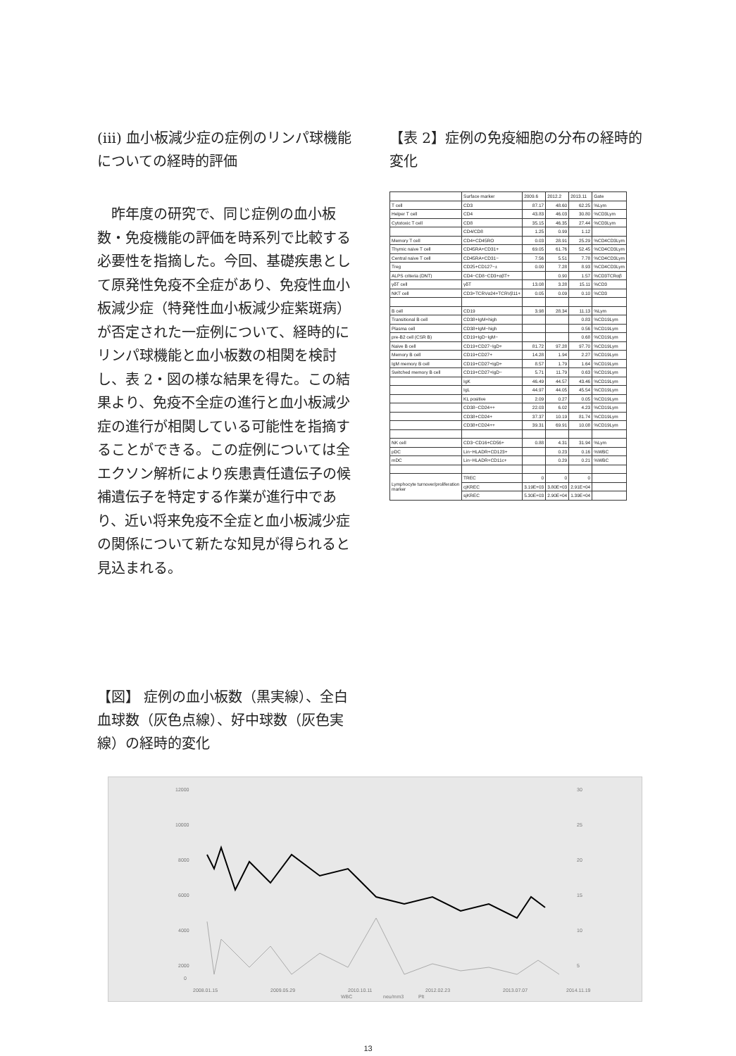(iii) 血小板減少症の症例のリンパ球機能についての経時的評価
昨年度の研究で、同じ症例の血小板数・免疫機能の評価を時系列で比較する必要性を指摘した。今回、基礎疾患として原発性免疫不全症があり、免疫性血小板減少症（特発性血小板減少症紫斑病）が否定された一症例について、経時的にリンパ球機能と血小板数の相関を検討し、表 2・図の様な結果を得た。この結果より、免疫不全症の進行と血小板減少症の進行が相関している可能性を指摘することができる。この症例については全エクソン解析により疾患責任遺伝子の候補遺伝子を特定する作業が進行中であり、近い将来免疫不全症と血小板減少症の関係について新たな知見が得られると見込まれる。
【表 2】症例の免疫細胞の分布の経時的変化
| | Surface marker | 2009.6 | 2012.2 | 2013.11 | Gate |
| T cell | CD3 | 87.17 | 48.60 | 62.25 | %Lym |
| Helper T cell | CD4 | 43.83 | 46.03 | 30.80 | %CD3Lym |
| Cytotoxic T cell | CD8 | 35.15 | 46.35 | 27.44 | %CD3Lym |
| | CD4/CD8 | 1.25 | 0.99 | 1.12 | |
| Memory T cell | CD4+CD45RO | 0.03 | 28.91 | 25.29 | %CD4CD3Lym |
| Thymic naive T cell | CD45RA+CD31+ | 69.05 | 61.76 | 52.45 | %CD4CD3Lym |
| Central naive T cell | CD45RA+CD31− | 7.56 | 5.51 | 7.78 | %CD4CD3Lym |
| Treg | CD25+CD127−± | 0.00 | 7.28 | 8.93 | %CD4CD3Lym |
| ALPS criteria (DNT) | CD4−CD8−CD3+αβT+ | | 0.90 | 1.57 | %CD3TCRαβ |
| γδT cell | γδT | 13.08 | 3.28 | 15.11 | %CD3 |
| NKT cell | CD3+TCRVα24+TCRVβ11+ | 0.05 | 0.09 | 0.10 | %CD3 |
| B cell | CD19 | 3.98 | 28.34 | 11.13 | %Lym |
| Transitional B cell | CD38+IgM+high | | | 0.83 | %CD19Lym |
| Plasma cell | CD38+IgM−high | | | 0.56 | %CD19Lym |
| pre-B2 cell (CSR B) | CD19+IgD−IgM− | | | 0.68 | %CD19Lym |
| Naive B cell | CD19+CD27−IgD+ | 81.72 | 97.28 | 97.70 | %CD19Lym |
| Memory B cell | CD19+CD27+ | 14.28 | 1.94 | 2.27 | %CD19Lym |
| IgM memory B cell | CD19+CD27+IgD+ | 8.57 | 1.79 | 1.64 | %CD19Lym |
| Switched memory B cell | CD19+CD27+IgD− | 5.71 | 11.79 | 0.63 | %CD19Lym |
| | IgK | 46.49 | 44.57 | 43.46 | %CD19Lym |
| | IgL | 44.97 | 44.05 | 45.54 | %CD19Lym |
| | KL positive | 2.09 | 0.27 | 0.05 | %CD19Lym |
| | CD38−CD24++ | 22.03 | 6.02 | 4.23 | %CD19Lym |
| | CD38+CD24+ | 37.37 | 10.19 | 81.74 | %CD19Lym |
| | CD38+CD24++ | 39.31 | 69.91 | 10.08 | %CD19Lym |
| NK cell | CD3−CD16+CD56+ | 0.88 | 4.31 | 31.94 | %Lym |
| pDC | Lin−HLADR+CD123+ | | 0.23 | 0.16 | %WBC |
| mDC | Lin−HLADR+CD11c+ | | 0.29 | 0.21 | %WBC |
| Lymphocyte turnover/proliferation marker | TREC | 0 | 0 | 0 | |
| | cjKREC | 3.19E+03 | 3.80E+03 | 2.91E+04 | |
| | sjKREC | 5.30E+03 | 2.90E+04 | 1.39E+04 | |
【図】 症例の血小板数（黒実線）、全白血球数（灰色点線）、好中球数（灰色実線）の経時的変化
12000
10000
8000
6000
4000
2000
0
30
25
20
15
10
5
2008.01.15
2009.05.29
2010.10.11
2012.02.23
2013.07.07
2014.11.19
WBC
neu/mm3
Plt
13